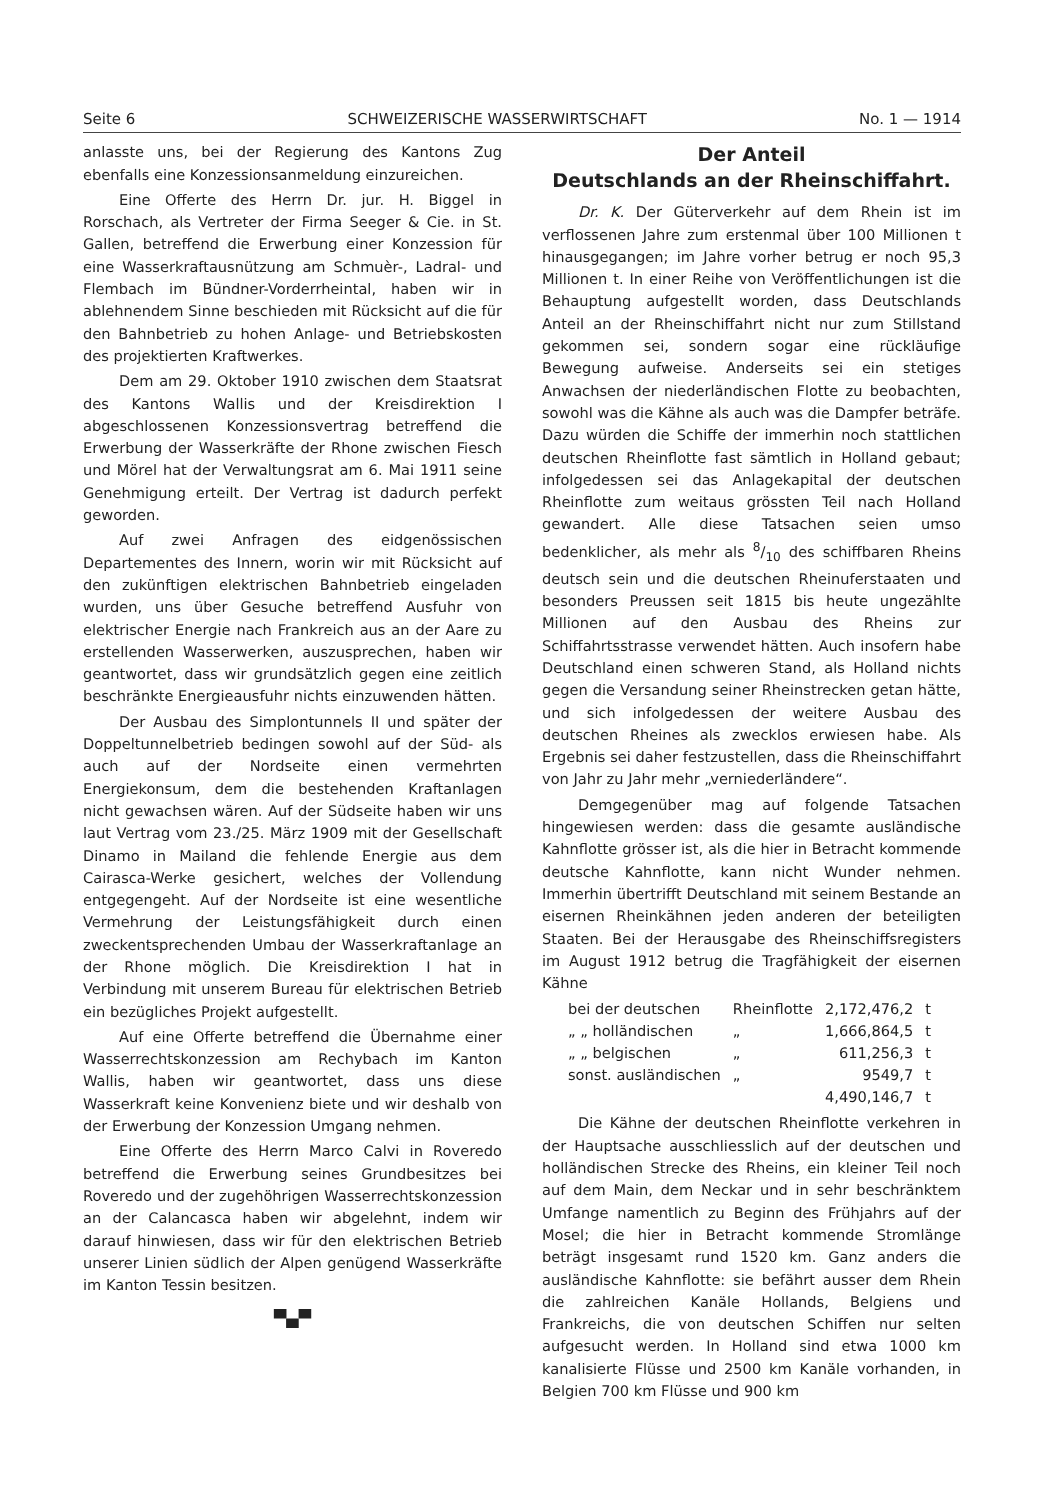Seite 6 SCHWEIZERISCHE WASSERWIRTSCHAFT No. 1 — 1914
anlasste uns, bei der Regierung des Kantons Zug ebenfalls eine Konzessionsanmeldung einzureichen.
Eine Offerte des Herrn Dr. jur. H. Biggel in Rorschach, als Vertreter der Firma Seeger & Cie. in St. Gallen, betreffend die Erwerbung einer Konzession für eine Wasserkraftausnützung am Schmuèr-, Ladral- und Flembach im Bündner-Vorderrheintal, haben wir in ablehnendem Sinne beschieden mit Rücksicht auf die für den Bahnbetrieb zu hohen Anlage- und Betriebskosten des projektierten Kraftwerkes.
Dem am 29. Oktober 1910 zwischen dem Staatsrat des Kantons Wallis und der Kreisdirektion I abgeschlossenen Konzessionsvertrag betreffend die Erwerbung der Wasserkräfte der Rhone zwischen Fiesch und Mörel hat der Verwaltungsrat am 6. Mai 1911 seine Genehmigung erteilt. Der Vertrag ist dadurch perfekt geworden.
Auf zwei Anfragen des eidgenössischen Departementes des Innern, worin wir mit Rücksicht auf den zukünftigen elektrischen Bahnbetrieb eingeladen wurden, uns über Gesuche betreffend Ausfuhr von elektrischer Energie nach Frankreich aus an der Aare zu erstellenden Wasserwerken, auszusprechen, haben wir geantwortet, dass wir grundsätzlich gegen eine zeitlich beschränkte Energieausfuhr nichts einzuwenden hätten.
Der Ausbau des Simplontunnels II und später der Doppeltunnelbetrieb bedingen sowohl auf der Süd- als auch auf der Nordseite einen vermehrten Energiekonsum, dem die bestehenden Kraftanlagen nicht gewachsen wären. Auf der Südseite haben wir uns laut Vertrag vom 23./25. März 1909 mit der Gesellschaft Dinamo in Mailand die fehlende Energie aus dem Cairasca-Werke gesichert, welches der Vollendung entgegengeht. Auf der Nordseite ist eine wesentliche Vermehrung der Leistungsfähigkeit durch einen zweckentsprechenden Umbau der Wasserkraftanlage an der Rhone möglich. Die Kreisdirektion I hat in Verbindung mit unserem Bureau für elektrischen Betrieb ein bezügliches Projekt aufgestellt.
Auf eine Offerte betreffend die Übernahme einer Wasserrechtskonzession am Rechybach im Kanton Wallis, haben wir geantwortet, dass uns diese Wasserkraft keine Konvenienz biete und wir deshalb von der Erwerbung der Konzession Umgang nehmen.
Eine Offerte des Herrn Marco Calvi in Roveredo betreffend die Erwerbung seines Grundbesitzes bei Roveredo und der zugehöhrigen Wasserrechtskonzession an der Calancasca haben wir abgelehnt, indem wir darauf hinwiesen, dass wir für den elektrischen Betrieb unserer Linien südlich der Alpen genügend Wasserkräfte im Kanton Tessin besitzen.
▀▄▀
Der Anteil
Deutschlands an der Rheinschiffahrt.
Dr. K. Der Güterverkehr auf dem Rhein ist im verflossenen Jahre zum erstenmal über 100 Millionen t hinausgegangen; im Jahre vorher betrug er noch 95,3 Millionen t. In einer Reihe von Veröffentlichungen ist die Behauptung aufgestellt worden, dass Deutschlands Anteil an der Rheinschiffahrt nicht nur zum Stillstand gekommen sei, sondern sogar eine rückläufige Bewegung aufweise. Anderseits sei ein stetiges Anwachsen der niederländischen Flotte zu beobachten, sowohl was die Kähne als auch was die Dampfer beträfe. Dazu würden die Schiffe der immerhin noch stattlichen deutschen Rheinflotte fast sämtlich in Holland gebaut; infolgedessen sei das Anlagekapital der deutschen Rheinflotte zum weitaus grössten Teil nach Holland gewandert. Alle diese Tatsachen seien umso bedenklicher, als mehr als 8/10 des schiffbaren Rheins deutsch sein und die deutschen Rheinuferstaaten und besonders Preussen seit 1815 bis heute ungezählte Millionen auf den Ausbau des Rheins zur Schiffahrtsstrasse verwendet hätten. Auch insofern habe Deutschland einen schweren Stand, als Holland nichts gegen die Versandung seiner Rheinstrecken getan hätte, und sich infolgedessen der weitere Ausbau des deutschen Rheines als zwecklos erwiesen habe. Als Ergebnis sei daher festzustellen, dass die Rheinschiffahrt von Jahr zu Jahr mehr „verniederländere“.
Demgegenüber mag auf folgende Tatsachen hingewiesen werden: dass die gesamte ausländische Kahnflotte grösser ist, als die hier in Betracht kommende deutsche Kahnflotte, kann nicht Wunder nehmen. Immerhin übertrifft Deutschland mit seinem Bestande an eisernen Rheinkähnen jeden anderen der beteiligten Staaten. Bei der Herausgabe des Rheinschiffsregisters im August 1912 betrug die Tragfähigkeit der eisernen Kähne
| bei der deutschen | Rheinflotte | 2,172,476,2 | t |
| „ „ holländischen | „ | 1,666,864,5 | t |
| „ „ belgischen | „ | 611,256,3 | t |
| sonst. ausländischen | „ | 9549,7 | t |
| | | 4,490,146,7 | t |
Die Kähne der deutschen Rheinflotte verkehren in der Hauptsache ausschliesslich auf der deutschen und holländischen Strecke des Rheins, ein kleiner Teil noch auf dem Main, dem Neckar und in sehr beschränktem Umfange namentlich zu Beginn des Frühjahrs auf der Mosel; die hier in Betracht kommende Stromlänge beträgt insgesamt rund 1520 km. Ganz anders die ausländische Kahnflotte: sie befährt ausser dem Rhein die zahlreichen Kanäle Hollands, Belgiens und Frankreichs, die von deutschen Schiffen nur selten aufgesucht werden. In Holland sind etwa 1000 km kanalisierte Flüsse und 2500 km Kanäle vorhanden, in Belgien 700 km Flüsse und 900 km